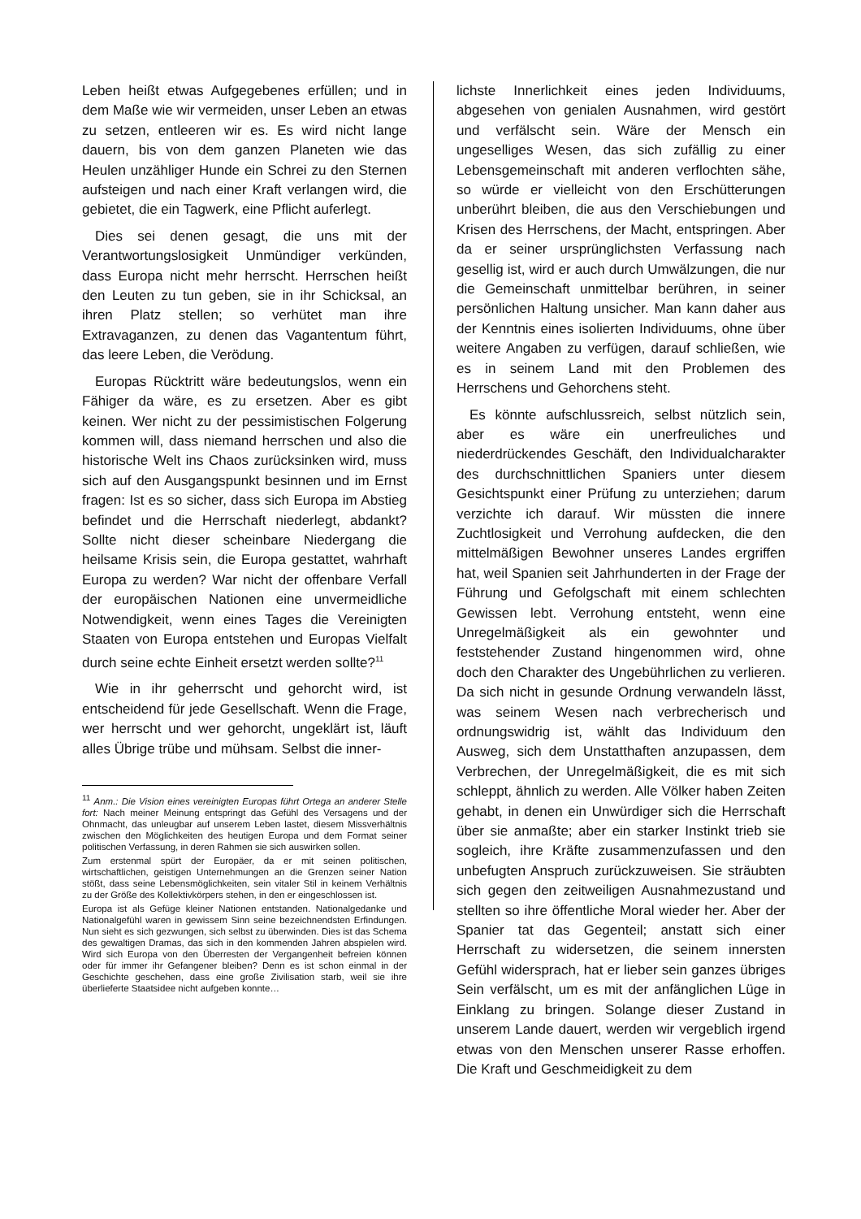Leben heißt etwas Aufgegebenes erfüllen; und in dem Maße wie wir vermeiden, unser Leben an etwas zu setzen, entleeren wir es. Es wird nicht lange dauern, bis von dem ganzen Planeten wie das Heulen unzähliger Hunde ein Schrei zu den Sternen aufsteigen und nach einer Kraft verlangen wird, die gebietet, die ein Tagwerk, eine Pflicht auferlegt.
Dies sei denen gesagt, die uns mit der Verantwortungslosigkeit Unmündiger verkünden, dass Europa nicht mehr herrscht. Herrschen heißt den Leuten zu tun geben, sie in ihr Schicksal, an ihren Platz stellen; so verhütet man ihre Extravaganzen, zu denen das Vagantentum führt, das leere Leben, die Verödung.
Europas Rücktritt wäre bedeutungslos, wenn ein Fähiger da wäre, es zu ersetzen. Aber es gibt keinen. Wer nicht zu der pessimistischen Folgerung kommen will, dass niemand herrschen und also die historische Welt ins Chaos zurücksinken wird, muss sich auf den Ausgangspunkt besinnen und im Ernst fragen: Ist es so sicher, dass sich Europa im Abstieg befindet und die Herrschaft niederlegt, abdankt? Sollte nicht dieser scheinbare Niedergang die heilsame Krisis sein, die Europa gestattet, wahrhaft Europa zu werden? War nicht der offenbare Verfall der europäischen Nationen eine unvermeidliche Notwendigkeit, wenn eines Tages die Vereinigten Staaten von Europa entstehen und Europas Vielfalt durch seine echte Einheit ersetzt werden sollte?<sup>11</sup>
Wie in ihr geherrscht und gehorcht wird, ist entscheidend für jede Gesellschaft. Wenn die Frage, wer herrscht und wer gehorcht, ungeklärt ist, läuft alles Übrige trübe und mühsam. Selbst die inner-
<sup>11</sup> Anm.: Die Vision eines vereinigten Europas führt Ortega an anderer Stelle fort: Nach meiner Meinung entspringt das Gefühl des Versagens und der Ohnmacht, das unleugbar auf unserem Leben lastet, diesem Missverhältnis zwischen den Möglichkeiten des heutigen Europa und dem Format seiner politischen Verfassung, in deren Rahmen sie sich auswirken sollen.
Zum erstenmal spürt der Europäer, da er mit seinen politischen, wirtschaftlichen, geistigen Unternehmungen an die Grenzen seiner Nation stößt, dass seine Lebensmöglichkeiten, sein vitaler Stil in keinem Verhältnis zu der Größe des Kollektivkörpers stehen, in den er eingeschlossen ist.
Europa ist als Gefüge kleiner Nationen entstanden. Nationalgedanke und Nationalgefühl waren in gewissem Sinn seine bezeichnendsten Erfindungen. Nun sieht es sich gezwungen, sich selbst zu überwinden. Dies ist das Schema des gewaltigen Dramas, das sich in den kommenden Jahren abspielen wird. Wird sich Europa von den Überresten der Vergangenheit befreien können oder für immer ihr Gefangener bleiben? Denn es ist schon einmal in der Geschichte geschehen, dass eine große Zivilisation starb, weil sie ihre überlieferte Staatsidee nicht aufgeben konnte…
lichste Innerlichkeit eines jeden Individuums, abgesehen von genialen Ausnahmen, wird gestört und verfälscht sein. Wäre der Mensch ein ungeselliges Wesen, das sich zufällig zu einer Lebensgemeinschaft mit anderen verflochten sähe, so würde er vielleicht von den Erschütterungen unberührt bleiben, die aus den Verschiebungen und Krisen des Herrschens, der Macht, entspringen. Aber da er seiner ursprünglichsten Verfassung nach gesellig ist, wird er auch durch Umwälzungen, die nur die Gemeinschaft unmittelbar berühren, in seiner persönlichen Haltung unsicher. Man kann daher aus der Kenntnis eines isolierten Individuums, ohne über weitere Angaben zu verfügen, darauf schließen, wie es in seinem Land mit den Problemen des Herrschens und Gehorchens steht.
Es könnte aufschlussreich, selbst nützlich sein, aber es wäre ein unerfreuliches und niederdrückendes Geschäft, den Individualcharakter des durchschnittlichen Spaniers unter diesem Gesichtspunkt einer Prüfung zu unterziehen; darum verzichte ich darauf. Wir müssten die innere Zuchtlosigkeit und Verrohung aufdecken, die den mittelmäßigen Bewohner unseres Landes ergriffen hat, weil Spanien seit Jahrhunderten in der Frage der Führung und Gefolgschaft mit einem schlechten Gewissen lebt. Verrohung entsteht, wenn eine Unregelmäßigkeit als ein gewohnter und feststehender Zustand hingenommen wird, ohne doch den Charakter des Ungebührlichen zu verlieren. Da sich nicht in gesunde Ordnung verwandeln lässt, was seinem Wesen nach verbrecherisch und ordnungswidrig ist, wählt das Individuum den Ausweg, sich dem Unstatthaften anzupassen, dem Verbrechen, der Unregelmäßigkeit, die es mit sich schleppt, ähnlich zu werden. Alle Völker haben Zeiten gehabt, in denen ein Unwürdiger sich die Herrschaft über sie anmaßte; aber ein starker Instinkt trieb sie sogleich, ihre Kräfte zusammenzufassen und den unbefugten Anspruch zurückzuweisen. Sie sträubten sich gegen den zeitweiligen Ausnahmezustand und stellten so ihre öffentliche Moral wieder her. Aber der Spanier tat das Gegenteil; anstatt sich einer Herrschaft zu widersetzen, die seinem innersten Gefühl widersprach, hat er lieber sein ganzes übriges Sein verfälscht, um es mit der anfänglichen Lüge in Einklang zu bringen. Solange dieser Zustand in unserem Lande dauert, werden wir vergeblich irgend etwas von den Menschen unserer Rasse erhoffen. Die Kraft und Geschmeidigkeit zu dem